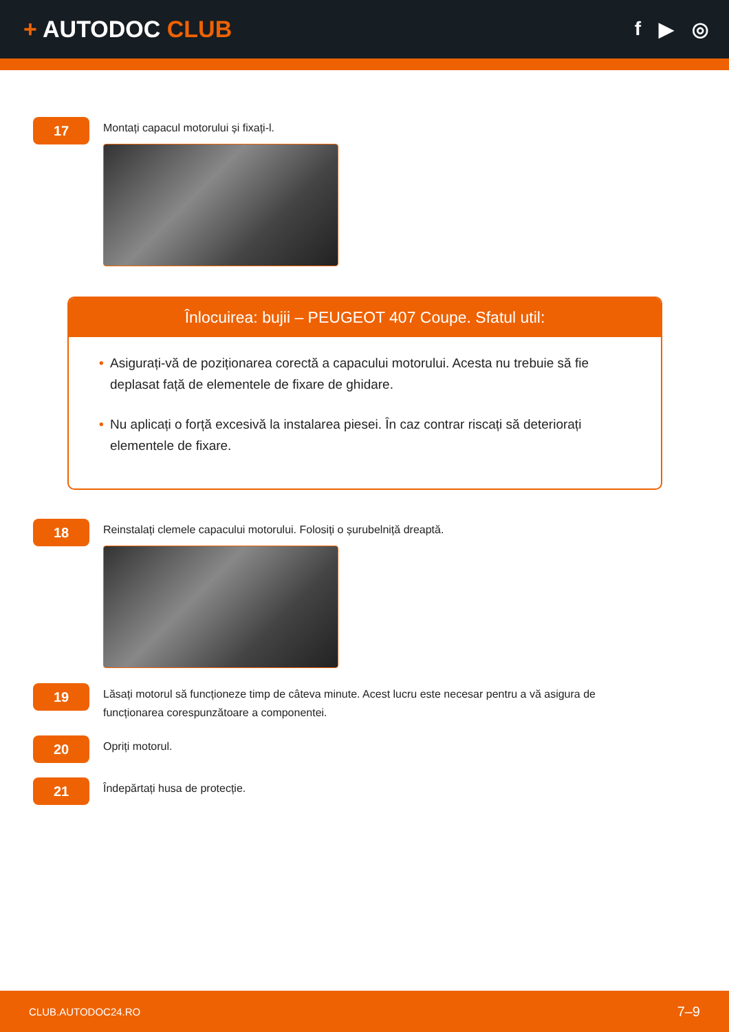+ AUTODOC CLUB
f ▶ ◎
17
Montați capacul motorului și fixați-l.
Înlocuirea: bujii – PEUGEOT 407 Coupe. Sfatul util:
• Asigurați-vă de poziționarea corectă a capacului motorului. Acesta nu trebuie să fie deplasat față de elementele de fixare de ghidare.
• Nu aplicați o forță excesivă la instalarea piesei. În caz contrar riscați să deteriorați elementele de fixare.
18
Reinstalați clemele capacului motorului. Folosiți o șurubelniță dreaptă.
19
Lăsați motorul să funcționeze timp de câteva minute. Acest lucru este necesar pentru a vă asigura de funcționarea corespunzătoare a componentei.
20
Opriți motorul.
21
Îndepărtați husa de protecție.
CLUB.AUTODOC24.RO 7–9